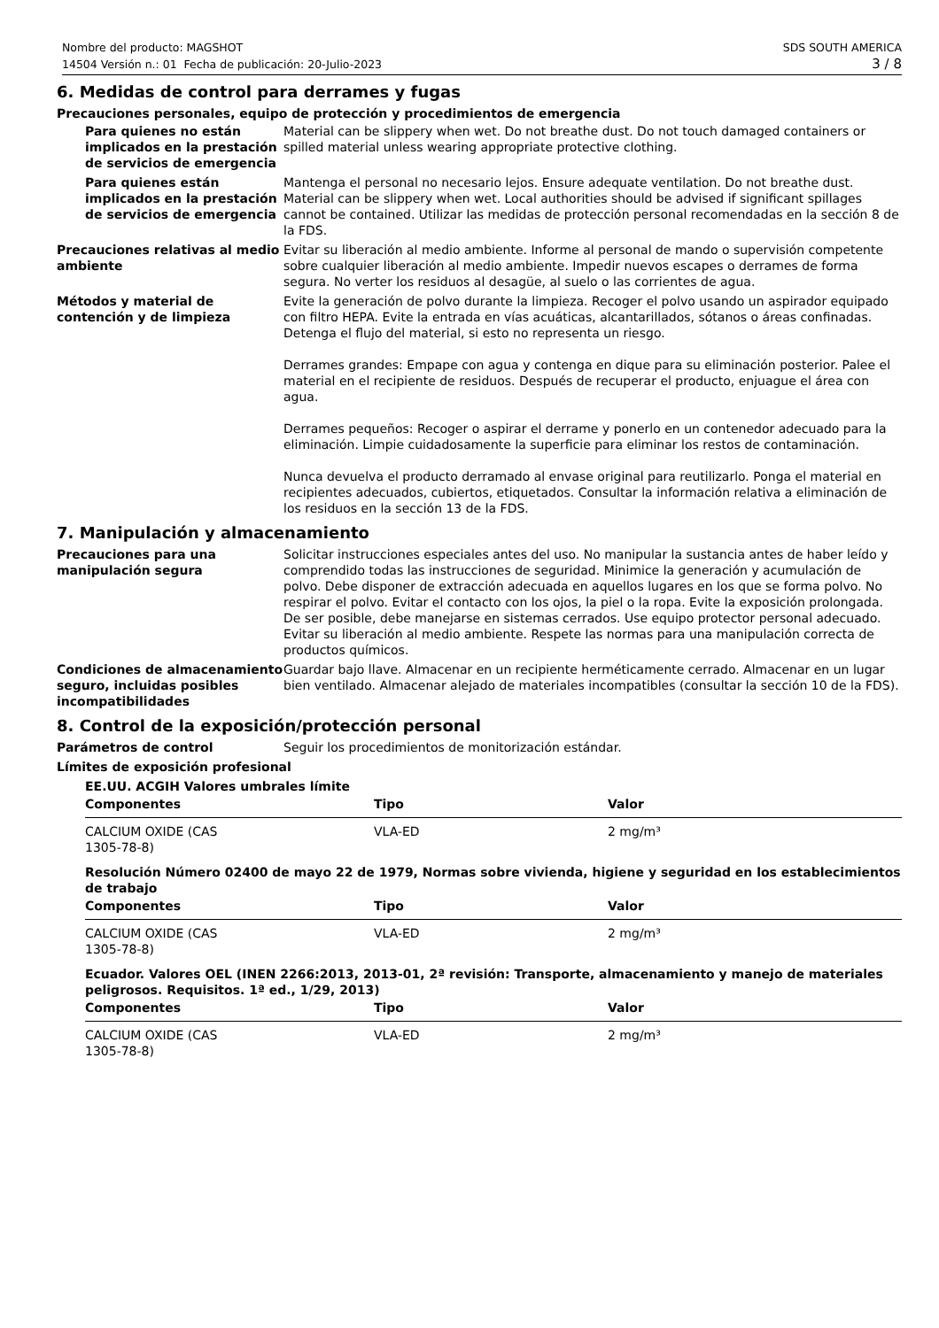Nombre del producto: MAGSHOT
14504 Versión n.: 01 Fecha de publicación: 20-Julio-2023
SDS SOUTH AMERICA
3 / 8
6. Medidas de control para derrames y fugas
Precauciones personales, equipo de protección y procedimientos de emergencia
Para quienes no están implicados en la prestación de servicios de emergencia
Material can be slippery when wet. Do not breathe dust. Do not touch damaged containers or spilled material unless wearing appropriate protective clothing.
Para quienes están implicados en la prestación de servicios de emergencia
Mantenga el personal no necesario lejos. Ensure adequate ventilation. Do not breathe dust. Material can be slippery when wet. Local authorities should be advised if significant spillages cannot be contained. Utilizar las medidas de protección personal recomendadas en la sección 8 de la FDS.
Precauciones relativas al medio ambiente
Evitar su liberación al medio ambiente. Informe al personal de mando o supervisión competente sobre cualquier liberación al medio ambiente. Impedir nuevos escapes o derrames de forma segura. No verter los residuos al desagüe, al suelo o las corrientes de agua.
Métodos y material de contención y de limpieza
Evite la generación de polvo durante la limpieza. Recoger el polvo usando un aspirador equipado con filtro HEPA. Evite la entrada en vías acuáticas, alcantarillados, sótanos o áreas confinadas. Detenga el flujo del material, si esto no representa un riesgo.
Derrames grandes: Empape con agua y contenga en dique para su eliminación posterior. Palee el material en el recipiente de residuos. Después de recuperar el producto, enjuague el área con agua.
Derrames pequeños: Recoger o aspirar el derrame y ponerlo en un contenedor adecuado para la eliminación. Limpie cuidadosamente la superficie para eliminar los restos de contaminación.
Nunca devuelva el producto derramado al envase original para reutilizarlo. Ponga el material en recipientes adecuados, cubiertos, etiquetados. Consultar la información relativa a eliminación de los residuos en la sección 13 de la FDS.
7. Manipulación y almacenamiento
Precauciones para una manipulación segura
Solicitar instrucciones especiales antes del uso. No manipular la sustancia antes de haber leído y comprendido todas las instrucciones de seguridad. Minimice la generación y acumulación de polvo. Debe disponer de extracción adecuada en aquellos lugares en los que se forma polvo. No respirar el polvo. Evitar el contacto con los ojos, la piel o la ropa. Evite la exposición prolongada. De ser posible, debe manejarse en sistemas cerrados. Use equipo protector personal adecuado. Evitar su liberación al medio ambiente. Respete las normas para una manipulación correcta de productos químicos.
Condiciones de almacenamiento seguro, incluidas posibles incompatibilidades
Guardar bajo llave. Almacenar en un recipiente herméticamente cerrado. Almacenar en un lugar bien ventilado. Almacenar alejado de materiales incompatibles (consultar la sección 10 de la FDS).
8. Control de la exposición/protección personal
Parámetros de control Seguir los procedimientos de monitorización estándar.
Límites de exposición profesional
EE.UU. ACGIH Valores umbrales límite
| Componentes | Tipo | Valor |
| --- | --- | --- |
| CALCIUM OXIDE (CAS 1305-78-8) | VLA-ED | 2 mg/m³ |
Resolución Número 02400 de mayo 22 de 1979, Normas sobre vivienda, higiene y seguridad en los establecimientos de trabajo
| Componentes | Tipo | Valor |
| --- | --- | --- |
| CALCIUM OXIDE (CAS 1305-78-8) | VLA-ED | 2 mg/m³ |
Ecuador. Valores OEL (INEN 2266:2013, 2013-01, 2ª revisión: Transporte, almacenamiento y manejo de materiales peligrosos. Requisitos. 1ª ed., 1/29, 2013)
| Componentes | Tipo | Valor |
| --- | --- | --- |
| CALCIUM OXIDE (CAS 1305-78-8) | VLA-ED | 2 mg/m³ |